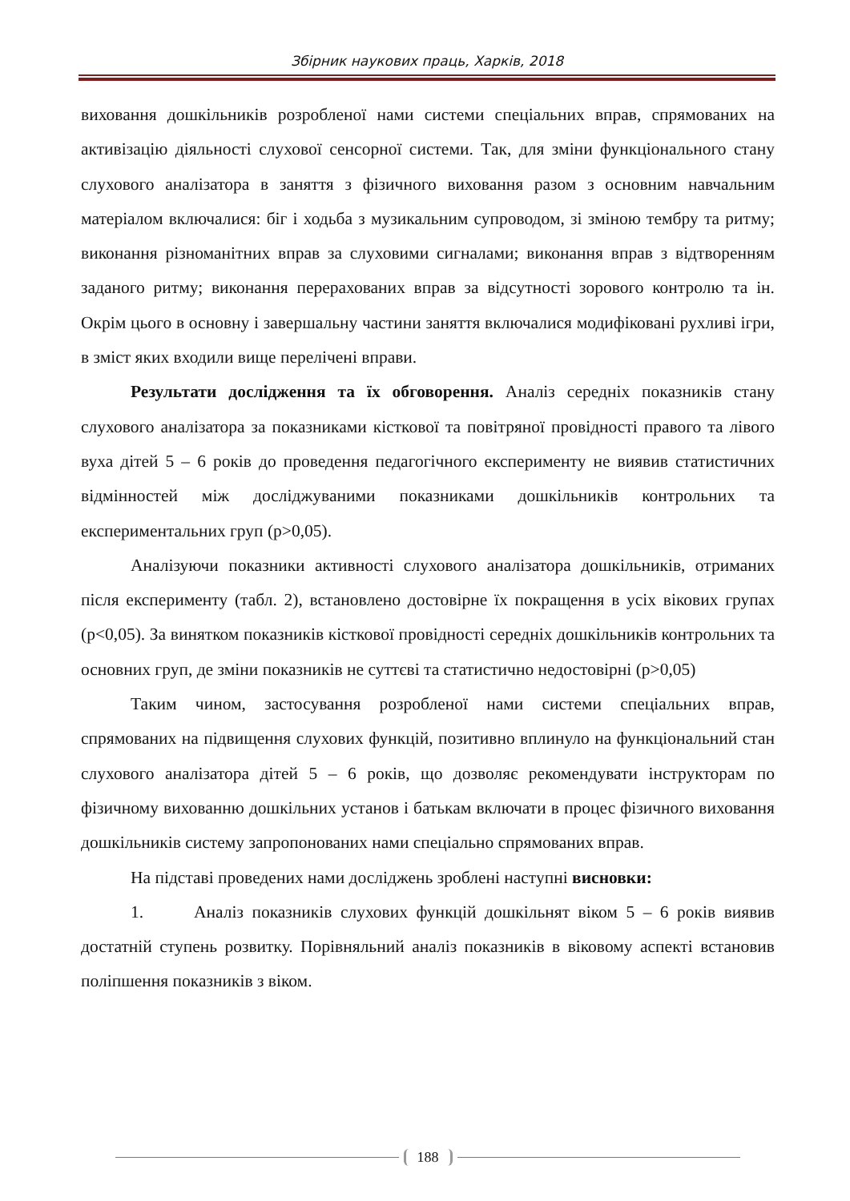Збірник наукових праць, Харків, 2018
виховання дошкільників розробленої нами системи спеціальних вправ, спрямованих на активізацію діяльності слухової сенсорної системи. Так, для зміни функціонального стану слухового аналізатора в заняття з фізичного виховання разом з основним навчальним матеріалом включалися: біг і ходьба з музикальним супроводом, зі зміною тембру та ритму; виконання різноманітних вправ за слуховими сигналами; виконання вправ з відтворенням заданого ритму; виконання перерахованих вправ за відсутності зорового контролю та ін. Окрім цього в основну і завершальну частини заняття включалися модифіковані рухливі ігри, в зміст яких входили вище перелічені вправи.
Результати дослідження та їх обговорення. Аналіз середніх показників стану слухового аналізатора за показниками кісткової та повітряної провідності правого та лівого вуха дітей 5 – 6 років до проведення педагогічного експерименту не виявив статистичних відмінностей між досліджуваними показниками дошкільників контрольних та експериментальних груп (p>0,05).
Аналізуючи показники активності слухового аналізатора дошкільників, отриманих після експерименту (табл. 2), встановлено достовірне їх покращення в усіх вікових групах (p<0,05). За винятком показників кісткової провідності середніх дошкільників контрольних та основних груп, де зміни показників не суттєві та статистично недостовірні (p>0,05)
Таким чином, застосування розробленої нами системи спеціальних вправ, спрямованих на підвищення слухових функцій, позитивно вплинуло на функціональний стан слухового аналізатора дітей 5 – 6 років, що дозволяє рекомендувати інструкторам по фізичному вихованню дошкільних установ і батькам включати в процес фізичного виховання дошкільників систему запропонованих нами спеціально спрямованих вправ.
На підставі проведених нами досліджень зроблені наступні висновки:
1. Аналіз показників слухових функцій дошкільнят віком 5 – 6 років виявив достатній ступень розвитку. Порівняльний аналіз показників в віковому аспекті встановив поліпшення показників з віком.
188